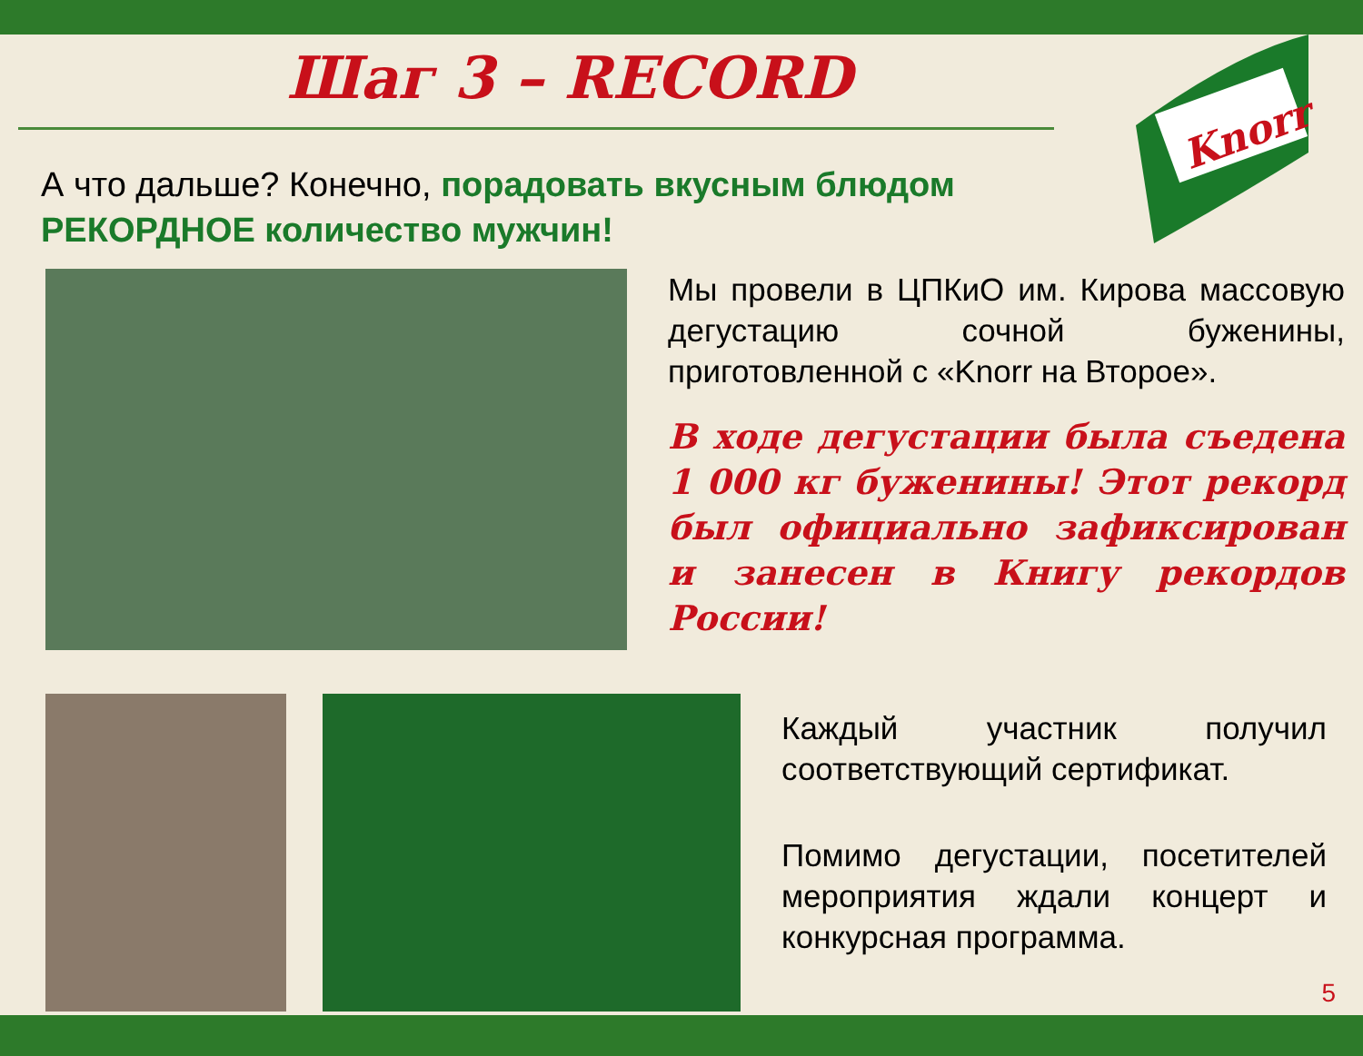Knorr
Шаг 3 – RECORD
А что дальше? Конечно, порадовать вкусным блюдом РЕКОРДНОЕ количество мужчин!
Мы провели в ЦПКиО им. Кирова массовую дегустацию сочной буженины, приготовленной с «Knorr на Второе».
В ходе дегустации была съедена 1 000 кг буженины! Этот рекорд был официально зафиксирован и занесен в Книгу рекордов России!
Каждый участник получил соответствующий сертификат.
Помимо дегустации, посетителей мероприятия ждали концерт и конкурсная программа.
5